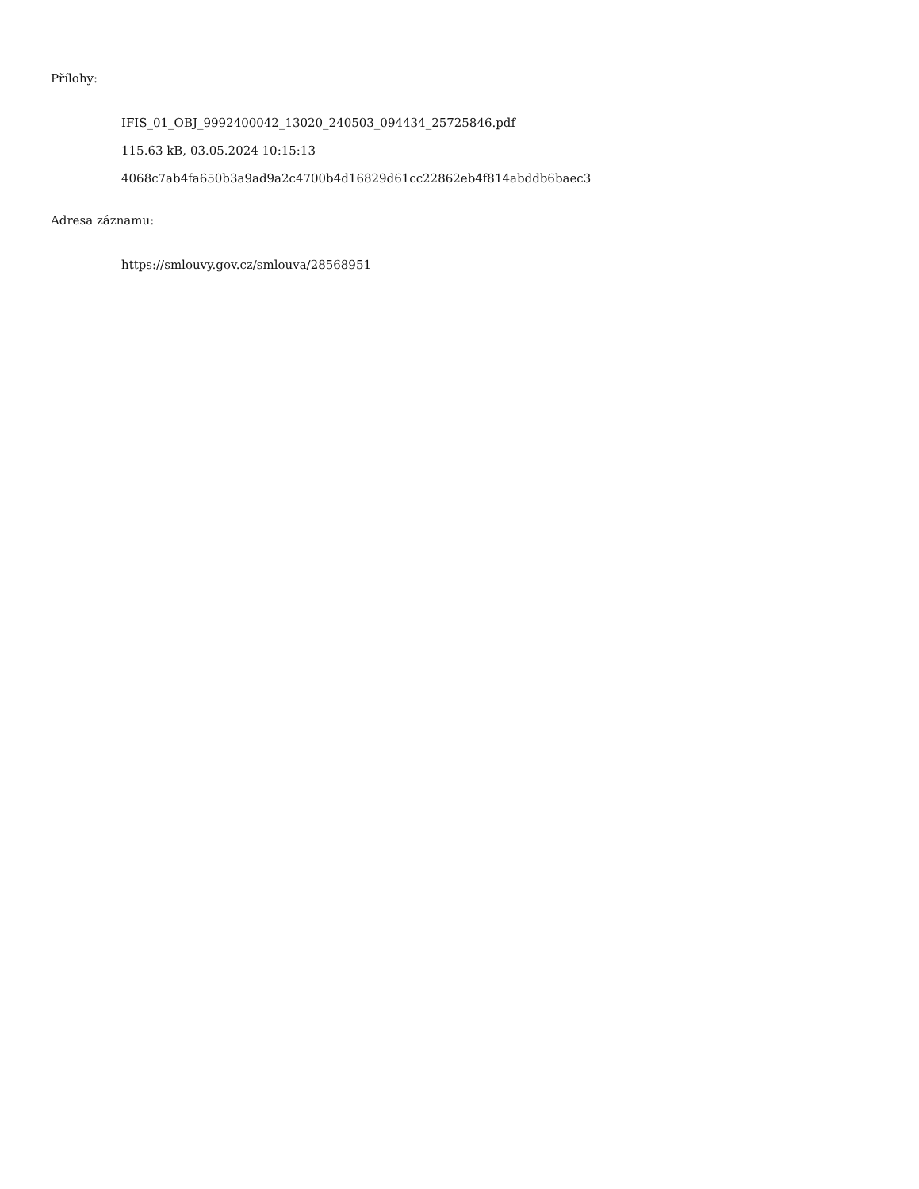Přílohy:
IFIS_01_OBJ_9992400042_13020_240503_094434_25725846.pdf
115.63 kB, 03.05.2024 10:15:13
4068c7ab4fa650b3a9ad9a2c4700b4d16829d61cc22862eb4f814abddb6baec3
Adresa záznamu:
https://smlouvy.gov.cz/smlouva/28568951